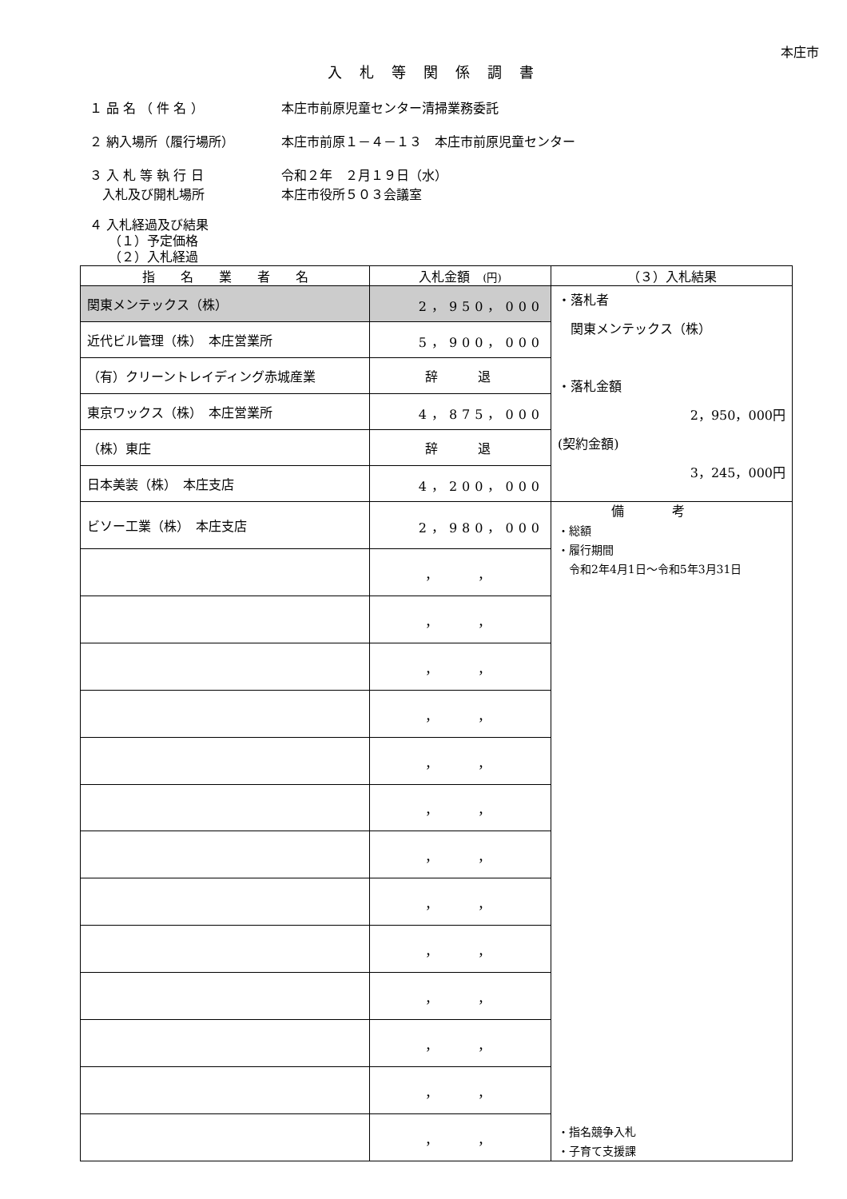本庄市
入札等関係調書
１ 品 名 （ 件 名 ） 本庄市前原児童センター清掃業務委託
２ 納入場所（履行場所） 本庄市前原１－４－１３　本庄市前原児童センター
３ 入 札 等 執 行 日
　入札及び開札場所
令和２年　２月１９日（水）
本庄市役所５０３会議室
４ 入札経過及び結果
　　（１）予定価格
　　（２）入札経過
| 指 名 業 者 名 | 入札金額 (円) | （３）入札結果 |
| --- | --- | --- |
| 関東メンテックス（株） | 2，950，000 | ・落札者 関東メンテックス（株） ・落札金額 2，950，000円 (契約金額) 3，245，000円 |
| 近代ビル管理（株） 本庄営業所 | 5，900，000 | |
| （有）クリーントレイディング赤城産業 | 辞 退 | |
| 東京ワックス（株） 本庄営業所 | 4，875，000 | |
| （株）東庄 | 辞 退 | |
| 日本美装（株） 本庄支店 | 4，200，000 | |
| ビソー工業（株） 本庄支店 | 2，980，000 | 備考 ・総額 ・履行期間 令和2年4月1日～令和5年3月31日 ・指名競争入札 ・子育て支援課 |
| | ， ， | |
| | ， ， | |
| | ， ， | |
| | ， ， | |
| | ， ， | |
| | ， ， | |
| | ， ， | |
| | ， ， | |
| | ， ， | |
| | ， ， | |
| | ， ， | |
| | ， ， | |
| | ， ， | |